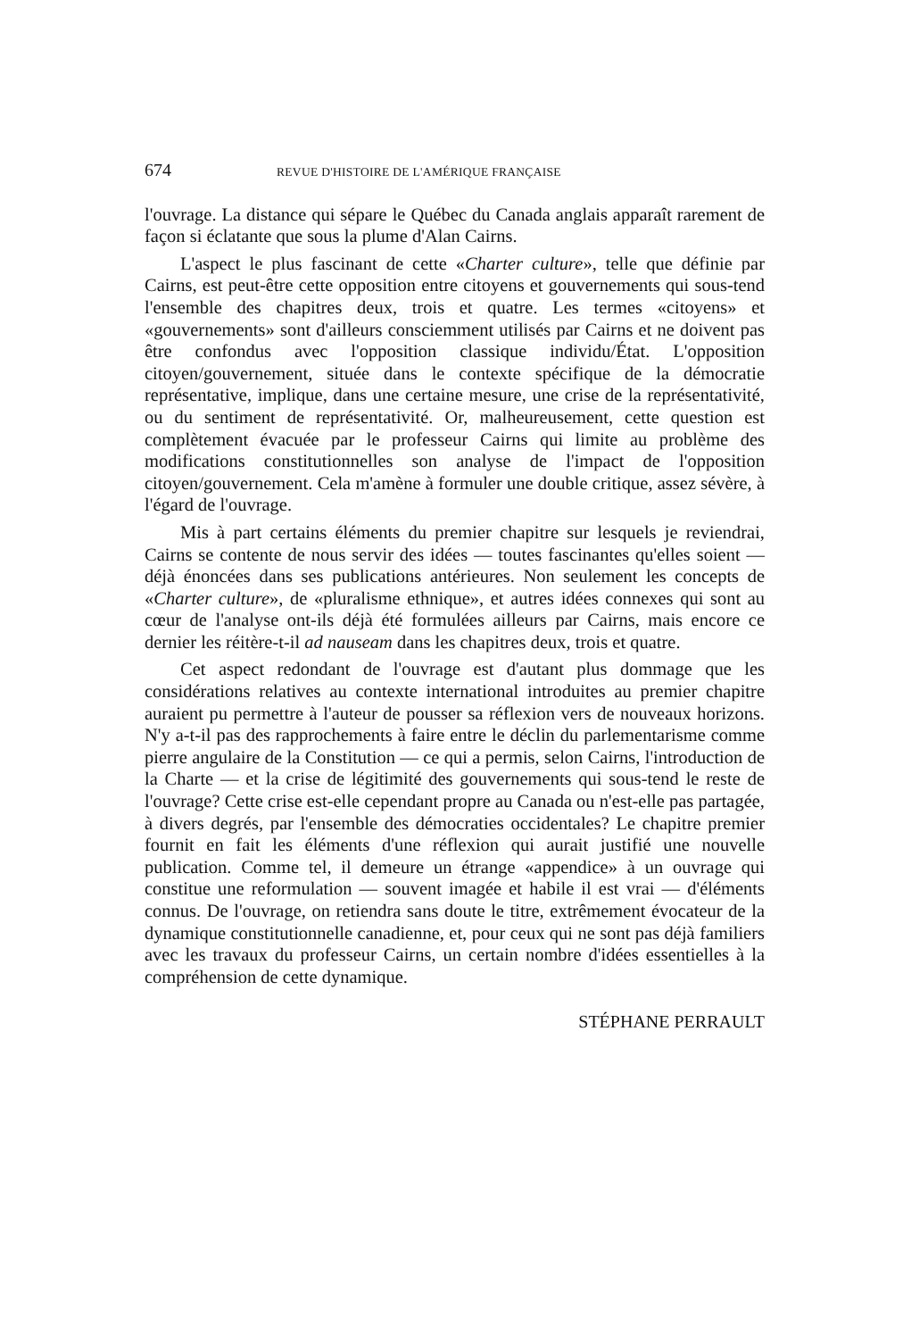674 REVUE D'HISTOIRE DE L'AMÉRIQUE FRANÇAISE
l'ouvrage. La distance qui sépare le Québec du Canada anglais apparaît rarement de façon si éclatante que sous la plume d'Alan Cairns.
L'aspect le plus fascinant de cette «Charter culture», telle que définie par Cairns, est peut-être cette opposition entre citoyens et gouvernements qui sous-tend l'ensemble des chapitres deux, trois et quatre. Les termes «citoyens» et «gouvernements» sont d'ailleurs consciemment utilisés par Cairns et ne doivent pas être confondus avec l'opposition classique individu/État. L'opposition citoyen/gouvernement, située dans le contexte spécifique de la démocratie représentative, implique, dans une certaine mesure, une crise de la représentativité, ou du sentiment de représentativité. Or, malheureusement, cette question est complètement évacuée par le professeur Cairns qui limite au problème des modifications constitutionnelles son analyse de l'impact de l'opposition citoyen/gouvernement. Cela m'amène à formuler une double critique, assez sévère, à l'égard de l'ouvrage.
Mis à part certains éléments du premier chapitre sur lesquels je reviendrai, Cairns se contente de nous servir des idées — toutes fascinantes qu'elles soient — déjà énoncées dans ses publications antérieures. Non seulement les concepts de «Charter culture», de «pluralisme ethnique», et autres idées connexes qui sont au cœur de l'analyse ont-ils déjà été formulées ailleurs par Cairns, mais encore ce dernier les réitère-t-il ad nauseam dans les chapitres deux, trois et quatre.
Cet aspect redondant de l'ouvrage est d'autant plus dommage que les considérations relatives au contexte international introduites au premier chapitre auraient pu permettre à l'auteur de pousser sa réflexion vers de nouveaux horizons. N'y a-t-il pas des rapprochements à faire entre le déclin du parlementarisme comme pierre angulaire de la Constitution — ce qui a permis, selon Cairns, l'introduction de la Charte — et la crise de légitimité des gouvernements qui sous-tend le reste de l'ouvrage? Cette crise est-elle cependant propre au Canada ou n'est-elle pas partagée, à divers degrés, par l'ensemble des démocraties occidentales? Le chapitre premier fournit en fait les éléments d'une réflexion qui aurait justifié une nouvelle publication. Comme tel, il demeure un étrange «appendice» à un ouvrage qui constitue une reformulation — souvent imagée et habile il est vrai — d'éléments connus. De l'ouvrage, on retiendra sans doute le titre, extrêmement évocateur de la dynamique constitutionnelle canadienne, et, pour ceux qui ne sont pas déjà familiers avec les travaux du professeur Cairns, un certain nombre d'idées essentielles à la compréhension de cette dynamique.
STÉPHANE PERRAULT